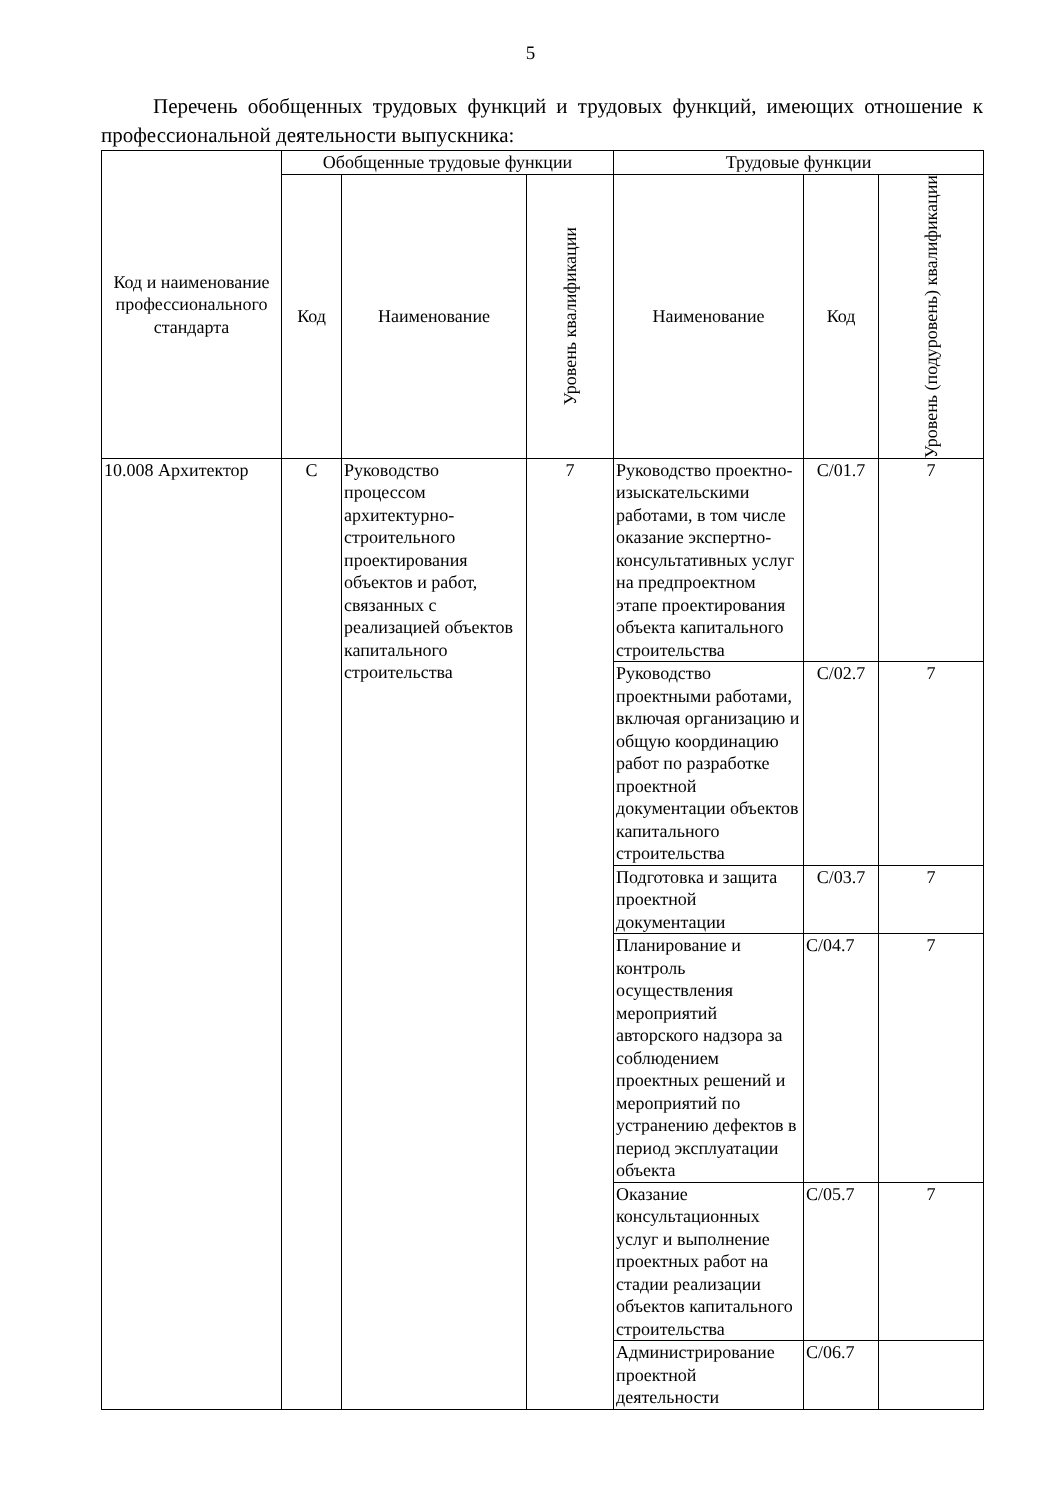5
Перечень обобщенных трудовых функций и трудовых функций, имеющих отношение к профессиональной деятельности выпускника:
| Код и наименование профессионального стандарта | Обобщенные трудовые функции | | | Трудовые функции | | |
| --- | --- | --- | --- | --- | --- | --- |
| | Код | Наименование | Уровень квалификации | Наименование | Код | Уровень (подуровень) квалификации |
| 10.008 Архитектор | C | Руководство процессом архитектурно-строительного проектирования объектов и работ, связанных с реализацией объектов капитального строительства | 7 | Руководство проектно-изыскательскими работами, в том числе оказание экспертно-консультативных услуг на предпроектном этапе проектирования объекта капитального строительства | C/01.7 | 7 |
| | | | | Руководство проектными работами, включая организацию и общую координацию работ по разработке проектной документации объектов капитального строительства | C/02.7 | 7 |
| | | | | Подготовка и защита проектной документации | C/03.7 | 7 |
| | | | | Планирование и контроль осуществления мероприятий авторского надзора за соблюдением проектных решений и мероприятий по устранению дефектов в период эксплуатации объекта | C/04.7 | 7 |
| | | | | Оказание консультационных услуг и выполнение проектных работ на стадии реализации объектов капитального строительства | C/05.7 | 7 |
| | | | | Администрирование проектной деятельности | C/06.7 | |